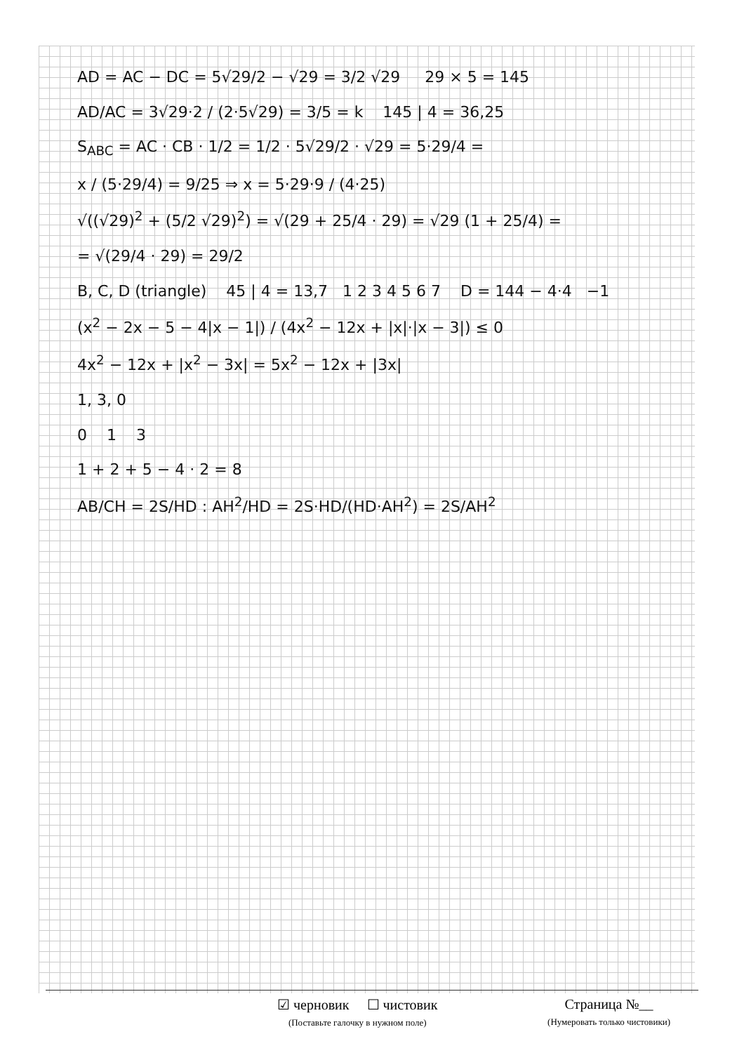AD = AC − DC = 5√29/2 − √29 = 3/2 √29 29 × 5 = 145
AD/AC = 3√29·2 / (2·5√29) = 3/5 = k 145 | 4 = 36,25
S<sub>ABC</sub> = AC · CB · 1/2 = 1/2 · 5√29/2 · √29 = 5·29/4 =
x / (5·29/4) = 9/25 ⇒ x = 5·29·9 / (4·25)
√((√29)<sup>2</sup> + (5/2 √29)<sup>2</sup>) = √(29 + 25/4 · 29) = √29 (1 + 25/4) =
= √(29/4 · 29) = 29/2
B, C, D (triangle) 45 | 4 = 13,7 1 2 3 4 5 6 7 D = 144 − 4·4 −1
(x<sup>2</sup> − 2x − 5 − 4|x − 1|) / (4x<sup>2</sup> − 12x + |x|·|x − 3|) ≤ 0
4x<sup>2</sup> − 12x + |x<sup>2</sup> − 3x| = 5x<sup>2</sup> − 12x + |3x|
1, 3, 0
0 1 3
1 + 2 + 5 − 4 · 2 = 8
AB/CH = 2S/HD : AH<sup>2</sup>/HD = 2S·HD/(HD·AH<sup>2</sup>) = 2S/AH<sup>2</sup>
☑ черновик ☐ чистовик
(Поставьте галочку в нужном поле)
Страница №__
(Нумеровать только чистовики)